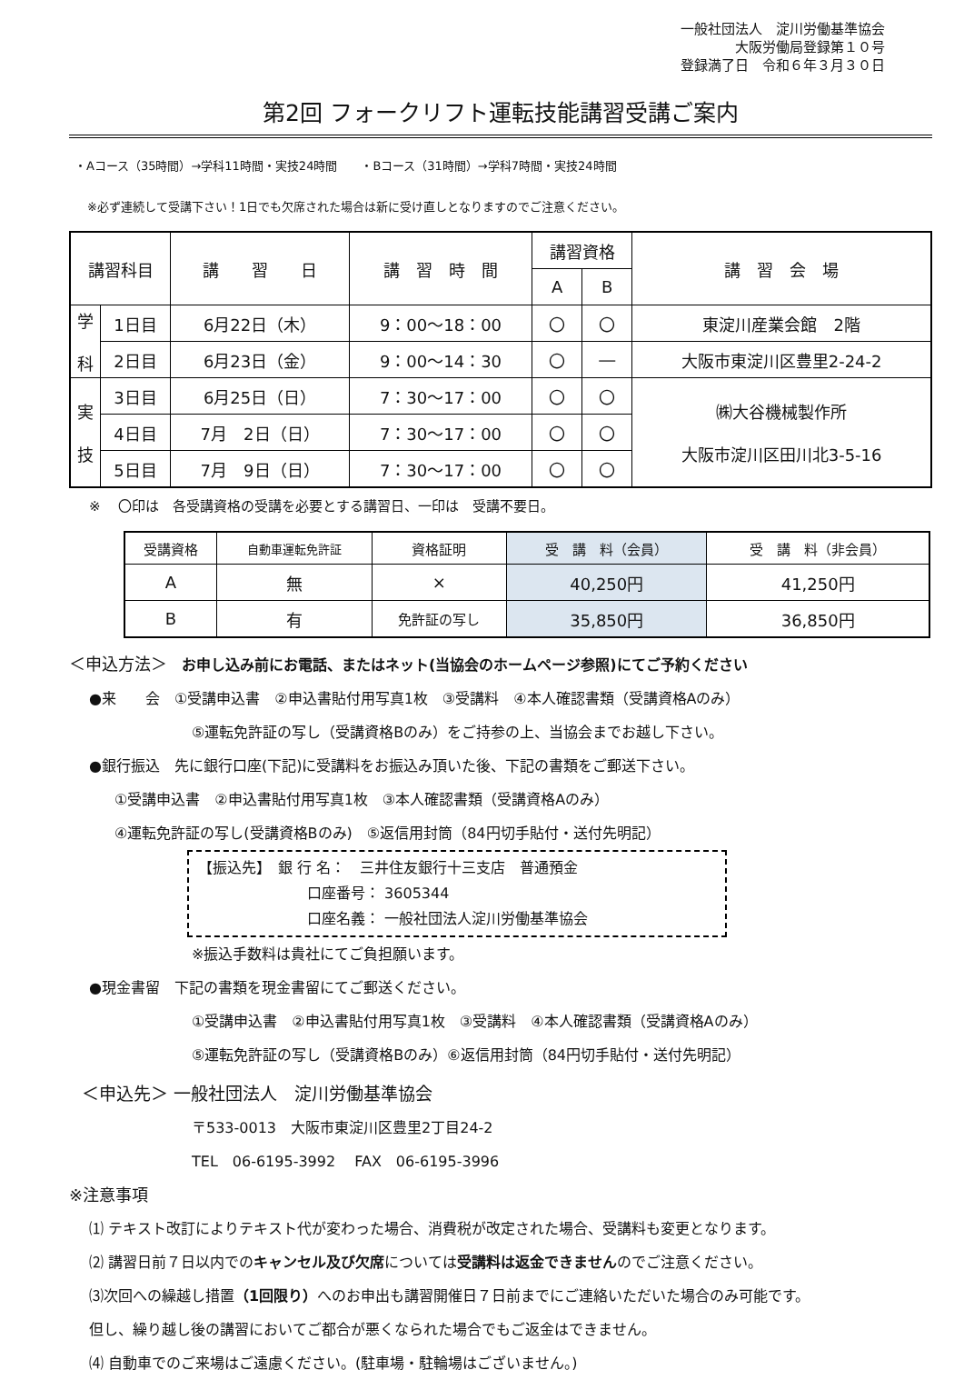一般社団法人　淀川労働基準協会
大阪労働局登録第１０号
登録満了日　令和６年３月３０日
第2回 フォークリフト運転技能講習受講ご案内
・Aコース（35時間）→学科11時間・実技24時間　　・Bコース（31時間）→学科7時間・実技24時間
※必ず連続して受講下さい！1日でも欠席された場合は新に受け直しとなりますのでご注意ください。
| 講習科目 | | 講 習 日 | 講 習 時 間 | 講習資格 | | 講 習 会 場 |
| --- | --- | --- | --- | --- | --- | --- |
| | | | | A | B | |
| 学 科 | 1日目 | 6月22日（木） | 9：00～18：00 | 〇 | 〇 | 東淀川産業会館 2階 |
| | 2日目 | 6月23日（金） | 9：00～14：30 | 〇 | ― | 大阪市東淀川区豊里2-24-2 |
| 実 技 | 3日目 | 6月25日（日） | 7：30～17：00 | 〇 | 〇 | ㈱大谷機械製作所 大阪市淀川区田川北3-5-16 |
| | 4日目 | 7月 2日（日） | 7：30～17：00 | 〇 | 〇 | |
| | 5日目 | 7月 9日（日） | 7：30～17：00 | 〇 | 〇 | |
※　 〇印は　各受講資格の受講を必要とする講習日、一印は　受講不要日。
| 受講資格 | 自動車運転免許証 | 資格証明 | 受 講 料（会員） | 受 講 料（非会員） |
| --- | --- | --- | --- | --- |
| A | 無 | × | 40,250円 | 41,250円 |
| B | 有 | 免許証の写し | 35,850円 | 36,850円 |
＜申込方法＞　お申し込み前にお電話、またはネット(当協会のホームページ参照)にてご予約ください
●来　　会　①受講申込書　②申込書貼付用写真1枚　③受講料　④本人確認書類（受講資格Aのみ）
⑤運転免許証の写し（受講資格Bのみ）をご持参の上、当協会までお越し下さい。
●銀行振込　先に銀行口座(下記)に受講料をお振込み頂いた後、下記の書類をご郵送下さい。
①受講申込書　②申込書貼付用写真1枚　③本人確認書類（受講資格Aのみ）
④運転免許証の写し(受講資格Bのみ)　⑤返信用封筒（84円切手貼付・送付先明記）
【振込先】　銀 行 名：　三井住友銀行十三支店　普通預金
口座番号： 3605344
口座名義： 一般社団法人淀川労働基準協会
※振込手数料は貴社にてご負担願います。
●現金書留　下記の書類を現金書留にてご郵送ください。
①受講申込書　②申込書貼付用写真1枚　③受講料　④本人確認書類（受講資格Aのみ）
⑤運転免許証の写し（受講資格Bのみ）⑥返信用封筒（84円切手貼付・送付先明記）
＜申込先＞ 一般社団法人　淀川労働基準協会
〒533-0013　大阪市東淀川区豊里2丁目24-2
TEL　06-6195-3992　 FAX　06-6195-3996
※注意事項
⑴ テキスト改訂によりテキスト代が変わった場合、消費税が改定された場合、受講料も変更となります。
⑵ 講習日前７日以内でのキャンセル及び欠席については受講料は返金できませんのでご注意ください。
⑶次回への繰越し措置（1回限り）へのお申出も講習開催日７日前までにご連絡いただいた場合のみ可能です。
但し、繰り越し後の講習においてご都合が悪くなられた場合でもご返金はできません。
⑷ 自動車でのご来場はご遠慮ください。(駐車場・駐輪場はございません。)